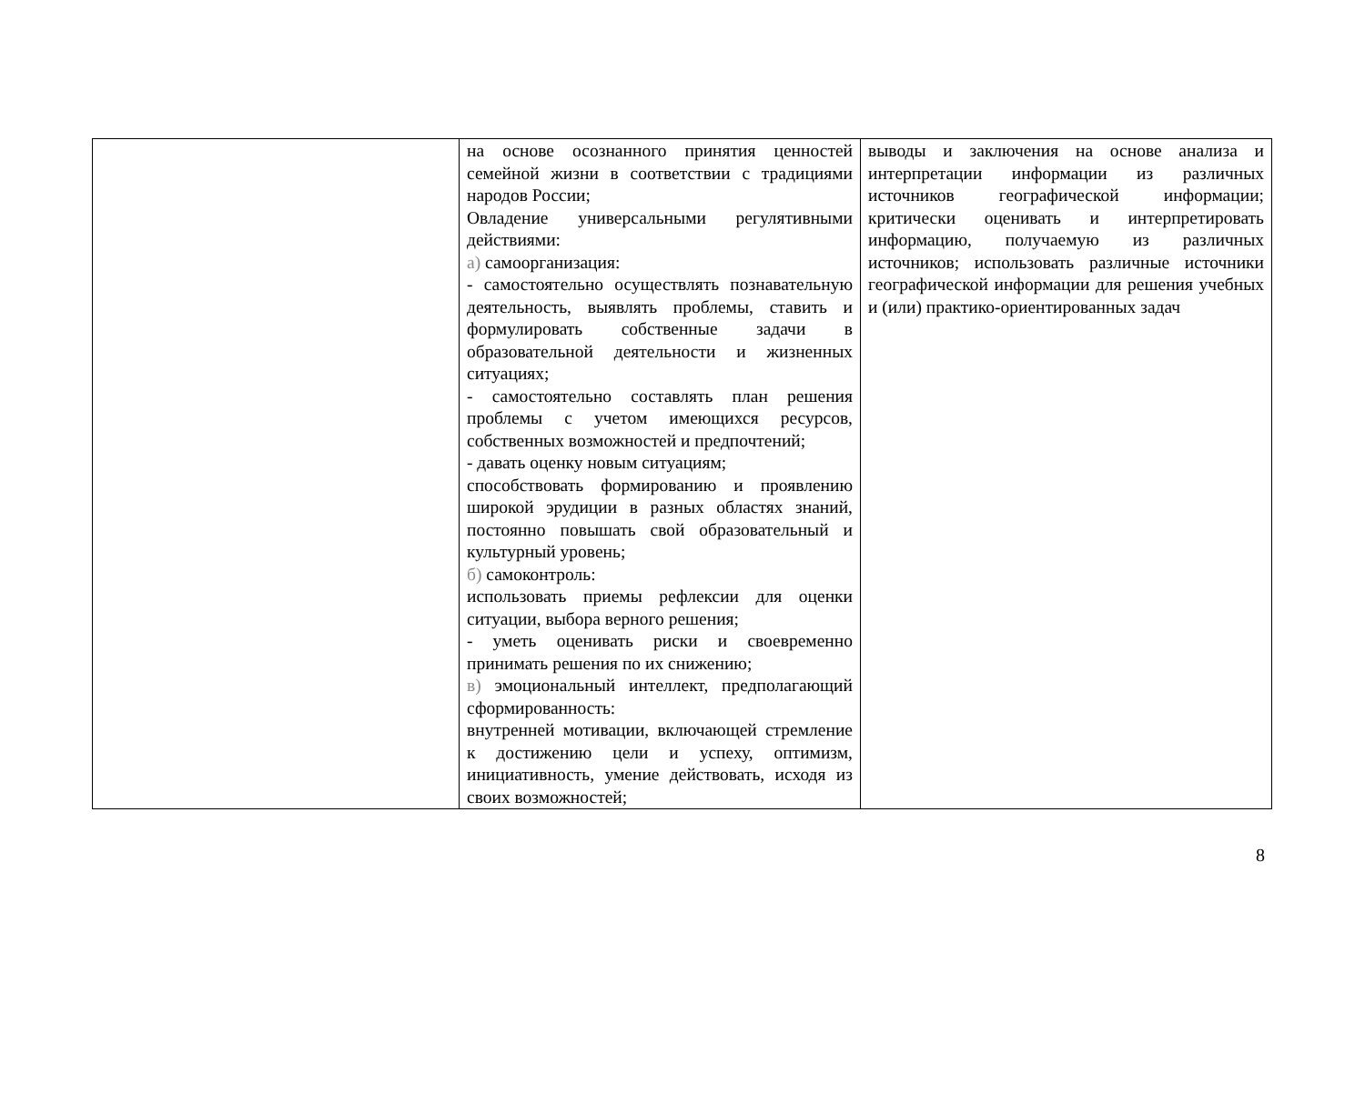| | на основе осознанного принятия ценностей семейной жизни в соответствии с традициями народов России; Овладение универсальными регулятивными действиями: а) самоорганизация: - самостоятельно осуществлять познавательную деятельность, выявлять проблемы, ставить и формулировать собственные задачи в образовательной деятельности и жизненных ситуациях; - самостоятельно составлять план решения проблемы с учетом имеющихся ресурсов, собственных возможностей и предпочтений; - давать оценку новым ситуациям; способствовать формированию и проявлению широкой эрудиции в разных областях знаний, постоянно повышать свой образовательный и культурный уровень; б) самоконтроль: использовать приемы рефлексии для оценки ситуации, выбора верного решения; - уметь оценивать риски и своевременно принимать решения по их снижению; в) эмоциональный интеллект, предполагающий сформированность: внутренней мотивации, включающей стремление к достижению цели и успеху, оптимизм, инициативность, умение действовать, исходя из своих возможностей; | выводы и заключения на основе анализа и интерпретации информации из различных источников географической информации; критически оценивать и интерпретировать информацию, получаемую из различных источников; использовать различные источники географической информации для решения учебных и (или) практико-ориентированных задач |
8